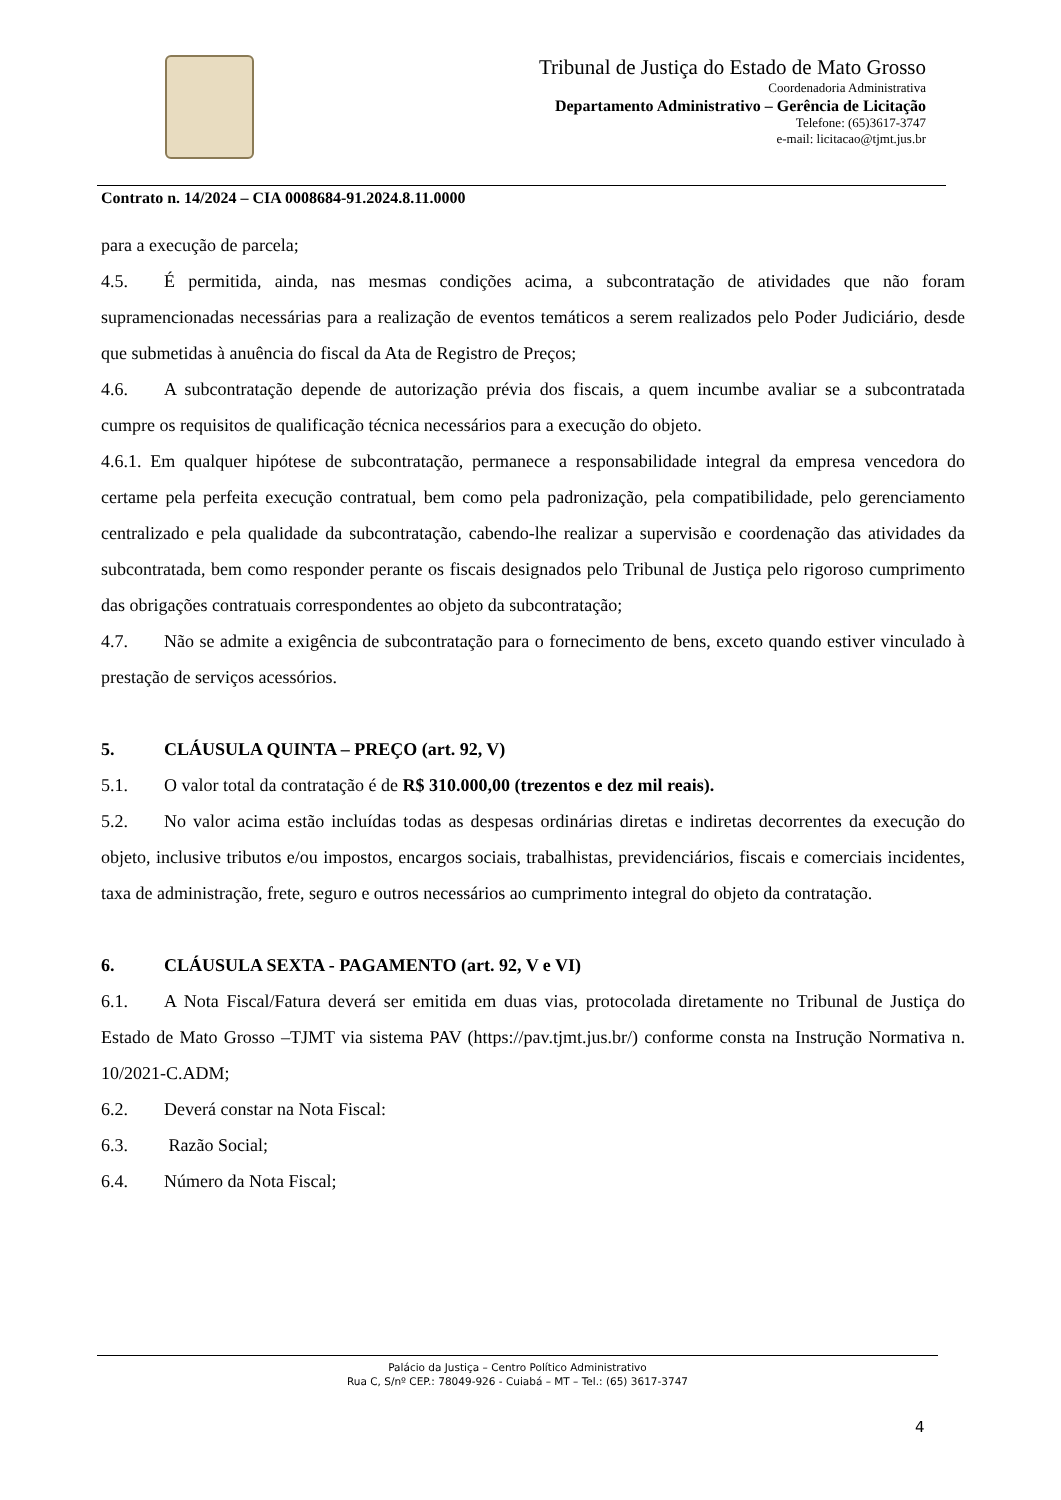Tribunal de Justiça do Estado de Mato Grosso
Coordenadoria Administrativa
Departamento Administrativo – Gerência de Licitação
Telefone: (65)3617-3747
e-mail: licitacao@tjmt.jus.br
Contrato n. 14/2024 – CIA 0008684-91.2024.8.11.0000
para a execução de parcela;
4.5. É permitida, ainda, nas mesmas condições acima, a subcontratação de atividades que não foram supramencionadas necessárias para a realização de eventos temáticos a serem realizados pelo Poder Judiciário, desde que submetidas à anuência do fiscal da Ata de Registro de Preços;
4.6. A subcontratação depende de autorização prévia dos fiscais, a quem incumbe avaliar se a subcontratada cumpre os requisitos de qualificação técnica necessários para a execução do objeto.
4.6.1. Em qualquer hipótese de subcontratação, permanece a responsabilidade integral da empresa vencedora do certame pela perfeita execução contratual, bem como pela padronização, pela compatibilidade, pelo gerenciamento centralizado e pela qualidade da subcontratação, cabendo-lhe realizar a supervisão e coordenação das atividades da subcontratada, bem como responder perante os fiscais designados pelo Tribunal de Justiça pelo rigoroso cumprimento das obrigações contratuais correspondentes ao objeto da subcontratação;
4.7. Não se admite a exigência de subcontratação para o fornecimento de bens, exceto quando estiver vinculado à prestação de serviços acessórios.
5. CLÁUSULA QUINTA – PREÇO (art. 92, V)
5.1. O valor total da contratação é de R$ 310.000,00 (trezentos e dez mil reais).
5.2. No valor acima estão incluídas todas as despesas ordinárias diretas e indiretas decorrentes da execução do objeto, inclusive tributos e/ou impostos, encargos sociais, trabalhistas, previdenciários, fiscais e comerciais incidentes, taxa de administração, frete, seguro e outros necessários ao cumprimento integral do objeto da contratação.
6. CLÁUSULA SEXTA - PAGAMENTO (art. 92, V e VI)
6.1. A Nota Fiscal/Fatura deverá ser emitida em duas vias, protocolada diretamente no Tribunal de Justiça do Estado de Mato Grosso –TJMT via sistema PAV (https://pav.tjmt.jus.br/) conforme consta na Instrução Normativa n. 10/2021-C.ADM;
6.2. Deverá constar na Nota Fiscal:
6.3. Razão Social;
6.4. Número da Nota Fiscal;
Palácio da Justiça – Centro Político Administrativo
Rua C, S/nº CEP.: 78049-926 - Cuiabá – MT – Tel.: (65) 3617-3747
4